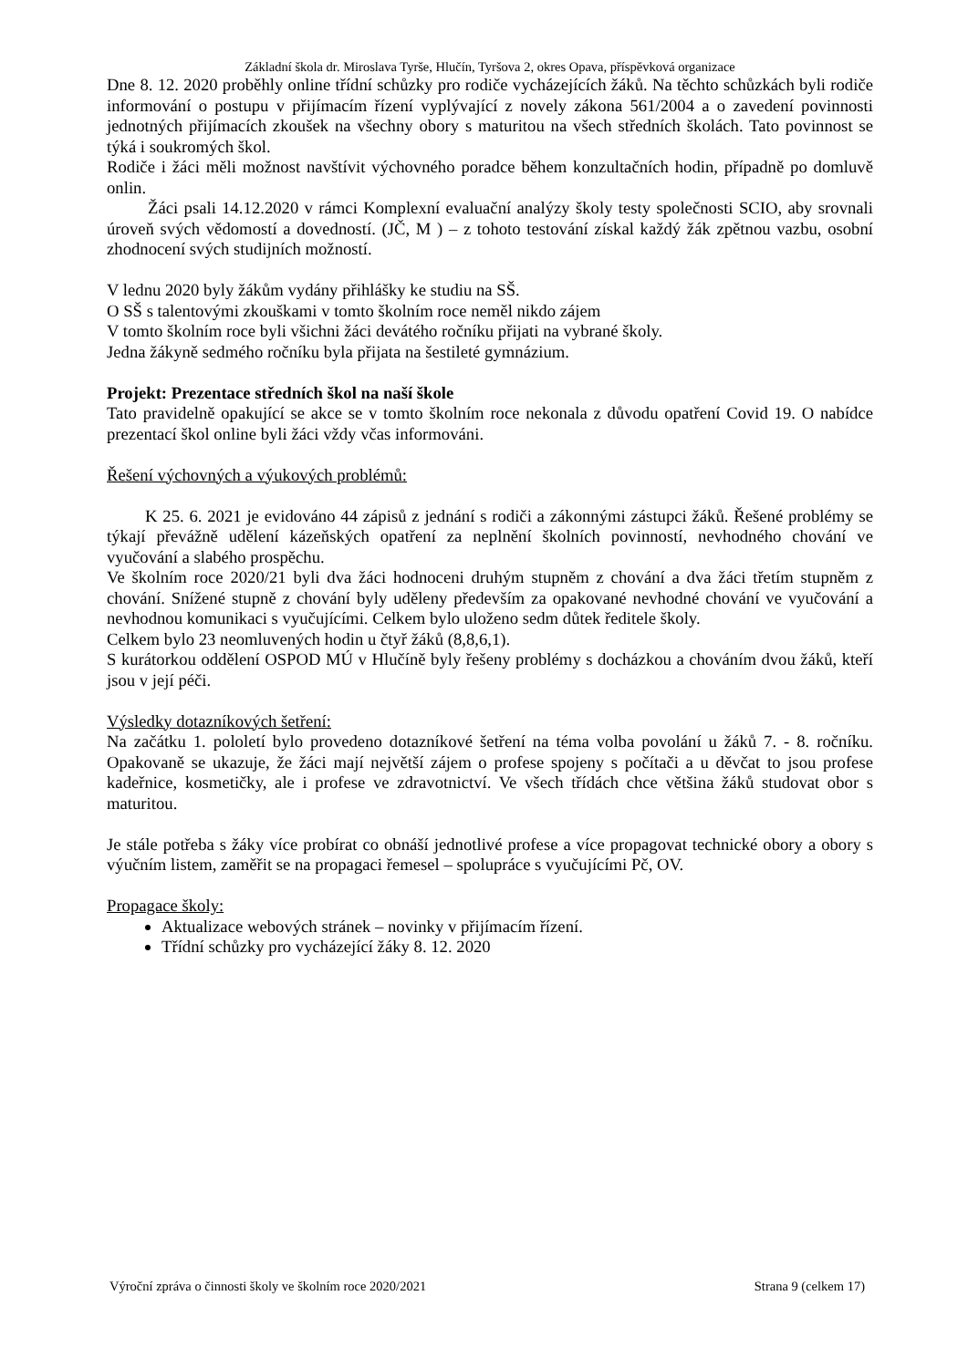Základní škola dr. Miroslava Tyrše, Hlučín, Tyršova 2, okres Opava, příspěvková organizace
Dne 8. 12. 2020 proběhly online třídní schůzky pro rodiče vycházejících žáků. Na těchto schůzkách byli rodiče informování o postupu v přijímacím řízení vyplývající z novely zákona 561/2004 a o zavedení povinnosti jednotných přijímacích zkoušek na všechny obory s maturitou na všech středních školách. Tato povinnost se týká i soukromých škol.
Rodiče i žáci měli možnost navštívit výchovného poradce během konzultačních hodin, případně po domluvě onlin.
Žáci psali 14.12.2020 v rámci Komplexní evaluační analýzy školy testy společnosti SCIO, aby srovnali úroveň svých vědomostí a dovedností. (JČ, M ) – z tohoto testování získal každý žák zpětnou vazbu, osobní zhodnocení svých studijních možností.
V lednu 2020 byly žákům vydány přihlášky ke studiu na SŠ.
O SŠ s talentovými zkouškami v tomto školním roce neměl nikdo zájem
V tomto školním roce byli všichni žáci devátého ročníku přijati na vybrané školy.
Jedna žákyně sedmého ročníku byla přijata na šestileté gymnázium.
Projekt: Prezentace středních škol na naší škole
Tato pravidelně opakující se akce se v tomto školním roce nekonala z důvodu opatření Covid 19. O nabídce prezentací škol online byli žáci vždy včas informováni.
Řešení výchovných a výukových problémů:
K 25. 6. 2021 je evidováno 44 zápisů z jednání s rodiči a zákonnými zástupci žáků. Řešené problémy se týkají převážně udělení kázeňských opatření za neplnění školních povinností, nevhodného chování ve vyučování a slabého prospěchu.
Ve školním roce 2020/21 byli dva žáci hodnoceni druhým stupněm z chování a dva žáci třetím stupněm z chování. Snížené stupně z chování byly uděleny především za opakované nevhodné chování ve vyučování a nevhodnou komunikaci s vyučujícími. Celkem bylo uloženo sedm důtek ředitele školy.
Celkem bylo 23 neomluvených hodin u čtyř žáků (8,8,6,1).
S kurátorkou oddělení OSPOD MÚ v Hlučíně byly řešeny problémy s docházkou a chováním dvou žáků, kteří jsou v její péči.
Výsledky dotazníkových šetření:
Na začátku 1. pololetí bylo provedeno dotazníkové šetření na téma volba povolání u žáků 7. - 8. ročníku. Opakovaně se ukazuje, že žáci mají největší zájem o profese spojeny s počítači a u děvčat to jsou profese kadeřnice, kosmetičky, ale i profese ve zdravotnictví. Ve všech třídách chce většina žáků studovat obor s maturitou.
Je stále potřeba s žáky více probírat co obnáší jednotlivé profese a více propagovat technické obory a obory s výučním listem, zaměřit se na propagaci řemesel – spolupráce s vyučujícími Pč, OV.
Propagace školy:
Aktualizace webových stránek – novinky v přijímacím řízení.
Třídní schůzky pro vycházející žáky 8. 12. 2020
Výroční zpráva o činnosti školy ve školním roce 2020/2021 Strana 9 (celkem 17)